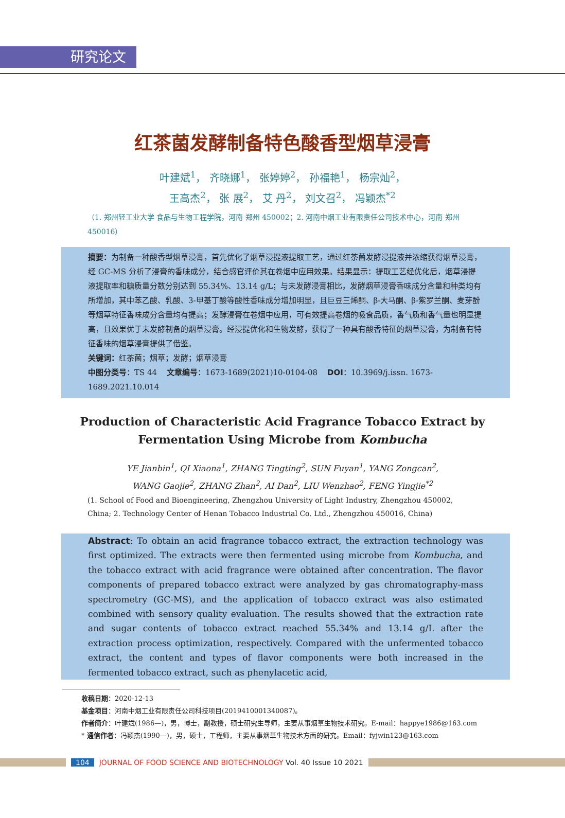研究论文
红茶菌发酵制备特色酸香型烟草浸膏
叶建斌<sup>1</sup>， 齐晓娜<sup>1</sup>， 张婷婷<sup>2</sup>， 孙福艳<sup>1</sup>， 杨宗灿<sup>2</sup>，
王高杰<sup>2</sup>， 张 展<sup>2</sup>， 艾 丹<sup>2</sup>， 刘文召<sup>2</sup>， 冯颖杰<sup>*2</sup>
（1. 郑州轻工业大学 食品与生物工程学院，河南 郑州 450002；2. 河南中烟工业有限责任公司技术中心，河南 郑州 450016）
摘要：为制备一种酸香型烟草浸膏，首先优化了烟草浸提液提取工艺，通过红茶菌发酵浸提液并浓缩获得烟草浸膏，经 GC-MS 分析了浸膏的香味成分，结合感官评价其在卷烟中应用效果。结果显示：提取工艺经优化后，烟草浸提液提取率和糖质量分数分别达到 55.34%、13.14 g/L；与未发酵浸膏相比，发酵烟草浸膏香味成分含量和种类均有所增加，其中苯乙酸、乳酸、3-甲基丁酸等酸性香味成分增加明显，且巨豆三烯酮、β-大马酮、β-紫罗兰酮、麦芽酚等烟草特征香味成分含量均有提高；发酵浸膏在卷烟中应用，可有效提高卷烟的吸食品质，香气质和香气量也明显提高，且效果优于未发酵制备的烟草浸膏。经浸提优化和生物发酵，获得了一种具有酸香特征的烟草浸膏，为制备有特征香味的烟草浸膏提供了借鉴。
关键词：红茶菌；烟草；发酵；烟草浸膏
中图分类号：TS 44 文章编号：1673-1689(2021)10-0104-08 DOI：10.3969/j.issn. 1673-1689.2021.10.014
Production of Characteristic Acid Fragrance Tobacco Extract by
Fermentation Using Microbe from Kombucha
YE Jianbin<sup>1</sup>, QI Xiaona<sup>1</sup>, ZHANG Tingting<sup>2</sup>, SUN Fuyan<sup>1</sup>, YANG Zongcan<sup>2</sup>,
WANG Gaojie<sup>2</sup>, ZHANG Zhan<sup>2</sup>, AI Dan<sup>2</sup>, LIU Wenzhao<sup>2</sup>, FENG Yingjie<sup>*2</sup>
(1. School of Food and Bioengineering, Zhengzhou University of Light Industry, Zhengzhou 450002, China; 2. Technology Center of Henan Tobacco Industrial Co. Ltd., Zhengzhou 450016, China)
Abstract: To obtain an acid fragrance tobacco extract, the extraction technology was first optimized. The extracts were then fermented using microbe from Kombucha, and the tobacco extract with acid fragrance were obtained after concentration. The flavor components of prepared tobacco extract were analyzed by gas chromatography-mass spectrometry (GC-MS), and the application of tobacco extract was also estimated combined with sensory quality evaluation. The results showed that the extraction rate and sugar contents of tobacco extract reached 55.34% and 13.14 g/L after the extraction process optimization, respectively. Compared with the unfermented tobacco extract, the content and types of flavor components were both increased in the fermented tobacco extract, such as phenylacetic acid,
收稿日期：2020-12-13
基金项目：河南中烟工业有限责任公司科技项目(2019410001340087)。
作者简介：叶建斌(1986—)，男，博士，副教授，硕士研究生导师，主要从事烟草生物技术研究。E-mail：happye1986@163.com
* 通信作者：冯颖杰(1990—)，男，硕士，工程师，主要从事烟草生物技术方面的研究。Email：fyjwin123@163.com
104 JOURNAL OF FOOD SCIENCE AND BIOTECHNOLOGY Vol. 40 Issue 10 2021